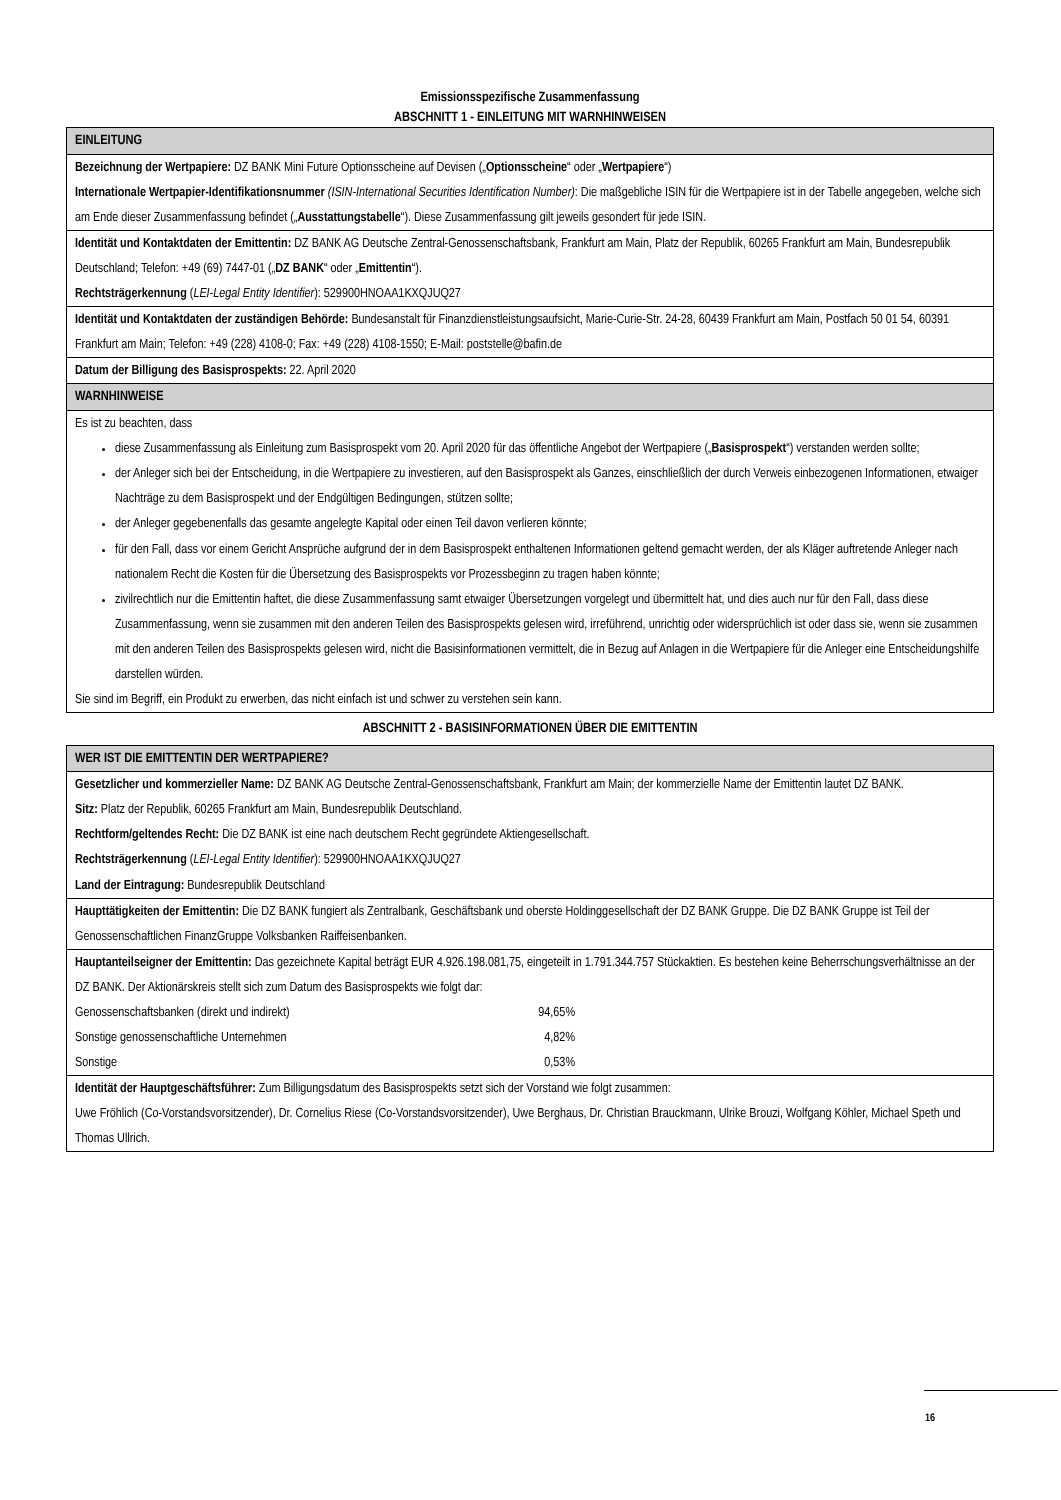Emissionsspezifische Zusammenfassung
ABSCHNITT 1 - EINLEITUNG MIT WARNHINWEISEN
| EINLEITUNG |
| --- |
| Bezeichnung der Wertpapiere: DZ BANK Mini Future Optionsscheine auf Devisen („ Optionsscheine “ oder „ Wertpapiere “) Internationale Wertpapier-Identifikationsnummer (ISIN-International Securities Identification Number) : Die maßgebliche ISIN für die Wertpapiere ist in der Tabelle angegeben, welche sich am Ende dieser Zusammenfassung befindet („ Ausstattungstabelle “). Diese Zusammenfassung gilt jeweils gesondert für jede ISIN. |
| Identität und Kontaktdaten der Emittentin: DZ BANK AG Deutsche Zentral-Genossenschaftsbank, Frankfurt am Main, Platz der Republik, 60265 Frankfurt am Main, Bundesrepublik Deutschland; Telefon: +49 (69) 7447-01 („ DZ BANK “ oder „ Emittentin “). Rechtsträgerkennung ( LEI-Legal Entity Identifier ): 529900HNOAA1KXQJUQ27 |
| Identität und Kontaktdaten der zuständigen Behörde: Bundesanstalt für Finanzdienstleistungsaufsicht, Marie-Curie-Str. 24-28, 60439 Frankfurt am Main, Postfach 50 01 54, 60391 Frankfurt am Main; Telefon: +49 (228) 4108-0; Fax: +49 (228) 4108-1550; E-Mail: poststelle@bafin.de |
| Datum der Billigung des Basisprospekts: 22. April 2020 |
| WARNHINWEISE |
| Es ist zu beachten, dass diese Zusammenfassung als Einleitung zum Basisprospekt vom 20. April 2020 für das öffentliche Angebot der Wertpapiere („ Basisprospekt “) verstanden werden sollte; der Anleger sich bei der Entscheidung, in die Wertpapiere zu investieren, auf den Basisprospekt als Ganzes, einschließlich der durch Verweis einbezogenen Informationen, etwaiger Nachträge zu dem Basisprospekt und der Endgültigen Bedingungen, stützen sollte; der Anleger gegebenenfalls das gesamte angelegte Kapital oder einen Teil davon verlieren könnte; für den Fall, dass vor einem Gericht Ansprüche aufgrund der in dem Basisprospekt enthaltenen Informationen geltend gemacht werden, der als Kläger auftretende Anleger nach nationalem Recht die Kosten für die Übersetzung des Basisprospekts vor Prozessbeginn zu tragen haben könnte; zivilrechtlich nur die Emittentin haftet, die diese Zusammenfassung samt etwaiger Übersetzungen vorgelegt und übermittelt hat, und dies auch nur für den Fall, dass diese Zusammenfassung, wenn sie zusammen mit den anderen Teilen des Basisprospekts gelesen wird, irreführend, unrichtig oder widersprüchlich ist oder dass sie, wenn sie zusammen mit den anderen Teilen des Basisprospekts gelesen wird, nicht die Basisinformationen vermittelt, die in Bezug auf Anlagen in die Wertpapiere für die Anleger eine Entscheidungshilfe darstellen würden. Sie sind im Begriff, ein Produkt zu erwerben, das nicht einfach ist und schwer zu verstehen sein kann. |
ABSCHNITT 2 - BASISINFORMATIONEN ÜBER DIE EMITTENTIN
| WER IST DIE EMITTENTIN DER WERTPAPIERE? |
| --- |
| Gesetzlicher und kommerzieller Name: DZ BANK AG Deutsche Zentral-Genossenschaftsbank, Frankfurt am Main; der kommerzielle Name der Emittentin lautet DZ BANK. Sitz: Platz der Republik, 60265 Frankfurt am Main, Bundesrepublik Deutschland. Rechtform/geltendes Recht: Die DZ BANK ist eine nach deutschem Recht gegründete Aktiengesellschaft. Rechtsträgerkennung ( LEI-Legal Entity Identifier ): 529900HNOAA1KXQJUQ27 Land der Eintragung: Bundesrepublik Deutschland |
| Haupttätigkeiten der Emittentin: Die DZ BANK fungiert als Zentralbank, Geschäftsbank und oberste Holdinggesellschaft der DZ BANK Gruppe. Die DZ BANK Gruppe ist Teil der Genossenschaftlichen FinanzGruppe Volksbanken Raiffeisenbanken. |
| Hauptanteilseigner der Emittentin: Das gezeichnete Kapital beträgt EUR 4.926.198.081,75, eingeteilt in 1.791.344.757 Stückaktien. Es bestehen keine Beherrschungsverhältnisse an der DZ BANK. Der Aktionärskreis stellt sich zum Datum des Basisprospekts wie folgt dar: / Genossenschaftsbanken (direkt und indirekt) / 94,65% / / Sonstige genossenschaftliche Unternehmen / 4,82% / / Sonstige / 0,53% / |
| Identität der Hauptgeschäftsführer: Zum Billigungsdatum des Basisprospekts setzt sich der Vorstand wie folgt zusammen: Uwe Fröhlich (Co-Vorstandsvorsitzender), Dr. Cornelius Riese (Co-Vorstandsvorsitzender), Uwe Berghaus, Dr. Christian Brauckmann, Ulrike Brouzi, Wolfgang Köhler, Michael Speth und Thomas Ullrich. |
16